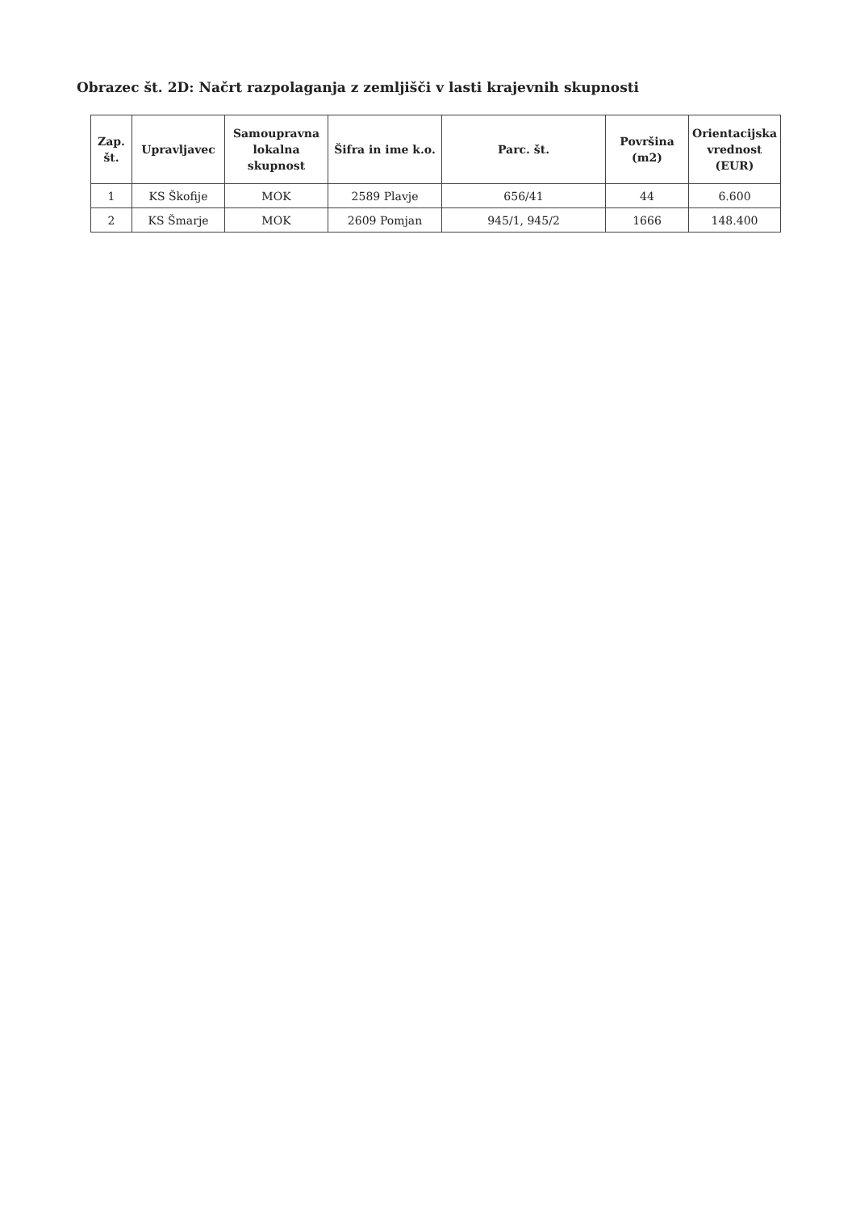Obrazec št. 2D: Načrt razpolaganja z zemljišči v lasti krajevnih skupnosti
| Zap. št. | Upravljavec | Samoupravna lokalna skupnost | Šifra in ime k.o. | Parc. št. | Površina (m2) | Orientacijska vrednost (EUR) |
| --- | --- | --- | --- | --- | --- | --- |
| 1 | KS Škofije | MOK | 2589 Plavje | 656/41 | 44 | 6.600 |
| 2 | KS Šmarje | MOK | 2609 Pomjan | 945/1, 945/2 | 1666 | 148.400 |